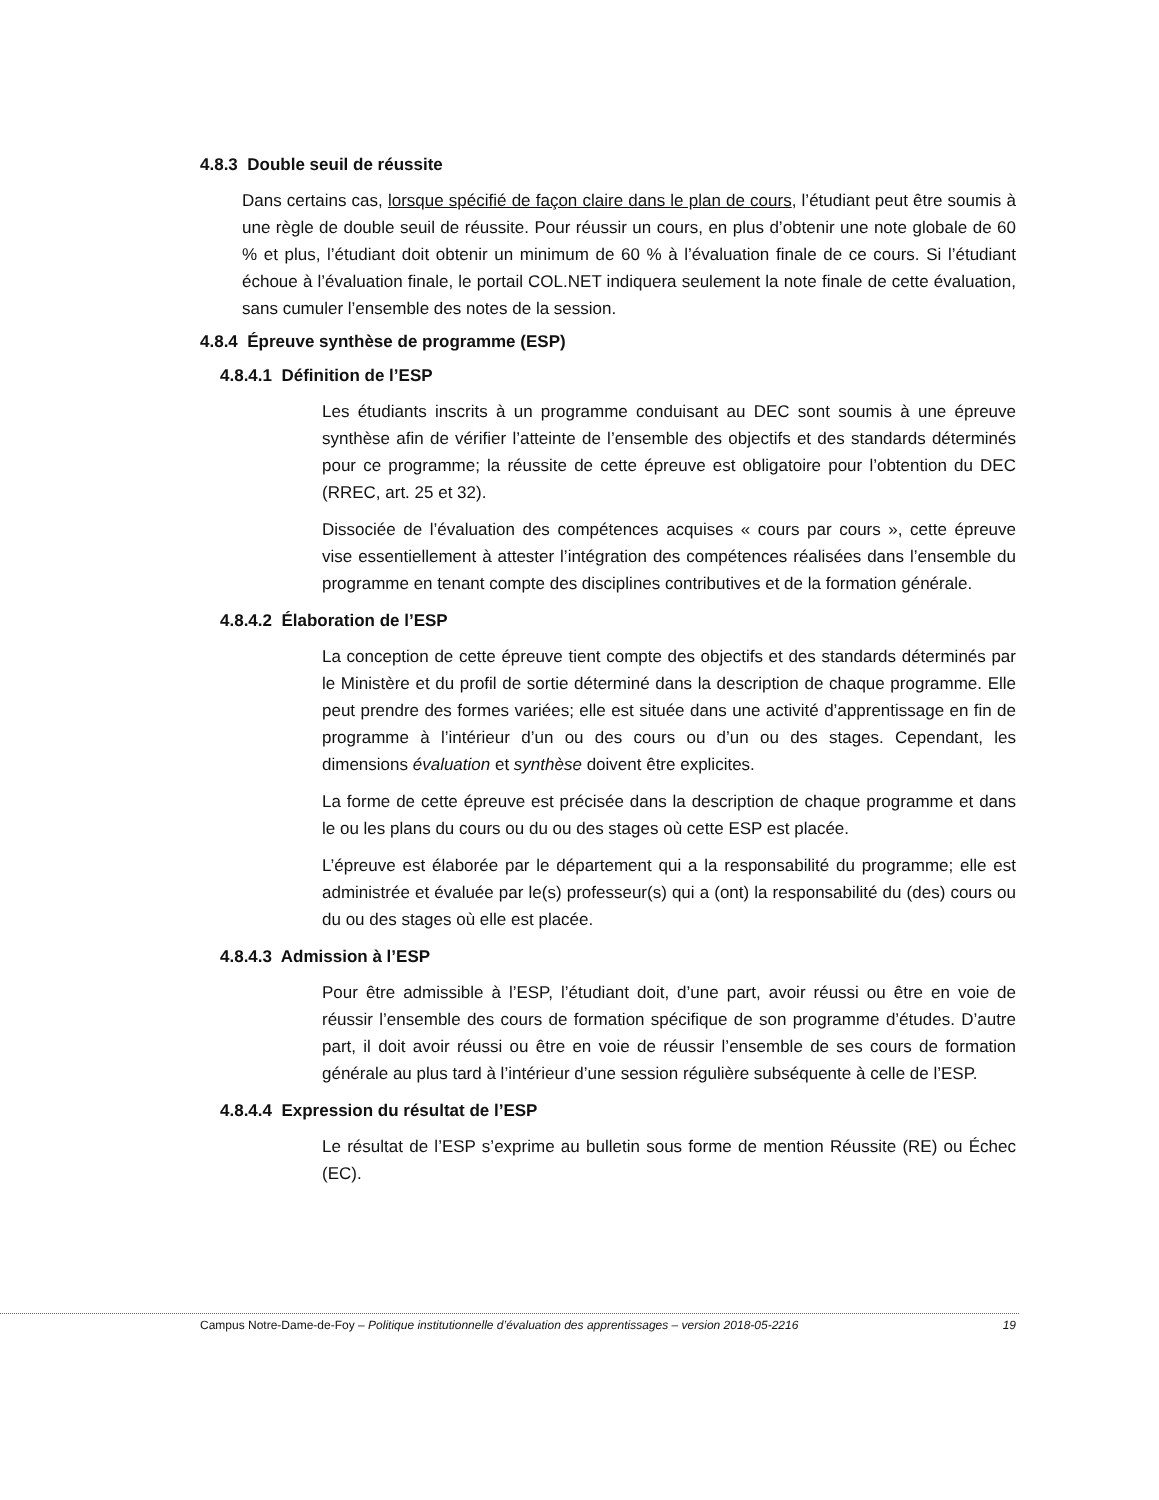4.8.3 Double seuil de réussite
Dans certains cas, lorsque spécifié de façon claire dans le plan de cours, l’étudiant peut être soumis à une règle de double seuil de réussite. Pour réussir un cours, en plus d’obtenir une note globale de 60 % et plus, l’étudiant doit obtenir un minimum de 60 % à l’évaluation finale de ce cours. Si l’étudiant échoue à l’évaluation finale, le portail COL.NET indiquera seulement la note finale de cette évaluation, sans cumuler l’ensemble des notes de la session.
4.8.4 Épreuve synthèse de programme (ESP)
4.8.4.1 Définition de l’ESP
Les étudiants inscrits à un programme conduisant au DEC sont soumis à une épreuve synthèse afin de vérifier l’atteinte de l’ensemble des objectifs et des standards déterminés pour ce programme; la réussite de cette épreuve est obligatoire pour l’obtention du DEC (RREC, art. 25 et 32).
Dissociée de l’évaluation des compétences acquises « cours par cours », cette épreuve vise essentiellement à attester l’intégration des compétences réalisées dans l’ensemble du programme en tenant compte des disciplines contributives et de la formation générale.
4.8.4.2 Élaboration de l’ESP
La conception de cette épreuve tient compte des objectifs et des standards déterminés par le Ministère et du profil de sortie déterminé dans la description de chaque programme. Elle peut prendre des formes variées; elle est située dans une activité d’apprentissage en fin de programme à l’intérieur d’un ou des cours ou d’un ou des stages. Cependant, les dimensions évaluation et synthèse doivent être explicites.
La forme de cette épreuve est précisée dans la description de chaque programme et dans le ou les plans du cours ou du ou des stages où cette ESP est placée.
L’épreuve est élaborée par le département qui a la responsabilité du programme; elle est administrée et évaluée par le(s) professeur(s) qui a (ont) la responsabilité du (des) cours ou du ou des stages où elle est placée.
4.8.4.3 Admission à l’ESP
Pour être admissible à l’ESP, l’étudiant doit, d’une part, avoir réussi ou être en voie de réussir l’ensemble des cours de formation spécifique de son programme d’études. D’autre part, il doit avoir réussi ou être en voie de réussir l’ensemble de ses cours de formation générale au plus tard à l’intérieur d’une session régulière subséquente à celle de l’ESP.
4.8.4.4 Expression du résultat de l’ESP
Le résultat de l’ESP s’exprime au bulletin sous forme de mention Réussite (RE) ou Échec (EC).
Campus Notre-Dame-de-Foy – Politique institutionnelle d’évaluation des apprentissages – version 2018-05-2216 19